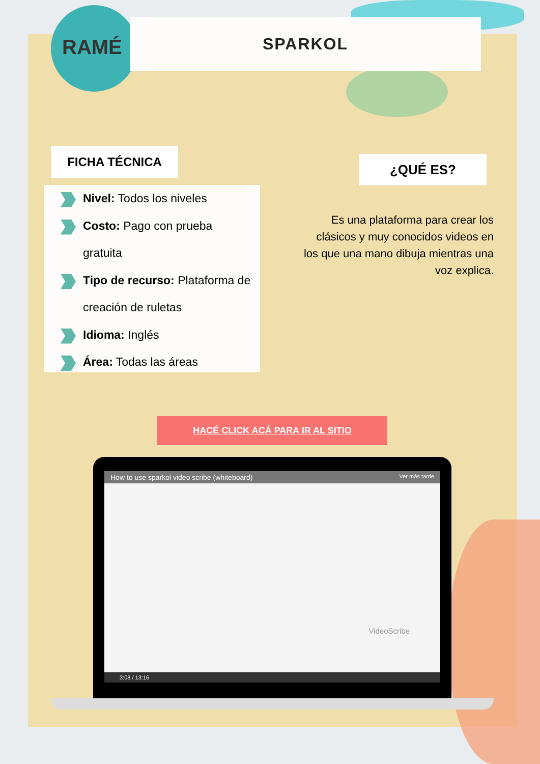RAMÉ
SPARKOL
FICHA TÉCNICA
¿QUÉ ES?
Nivel: Todos los niveles
Costo: Pago con prueba
gratuita
Tipo de recurso: Plataforma de
creación de ruletas
Idioma: Inglés
Área: Todas las áreas
Es una plataforma para crear los clásicos y muy conocidos videos en los que una mano dibuja mientras una voz explica.
HACÉ CLICK ACÁ PARA IR AL SITIO
How to use sparkol video scribe (whiteboard) Ver más tarde
VideoScribe
3:08 / 13:16